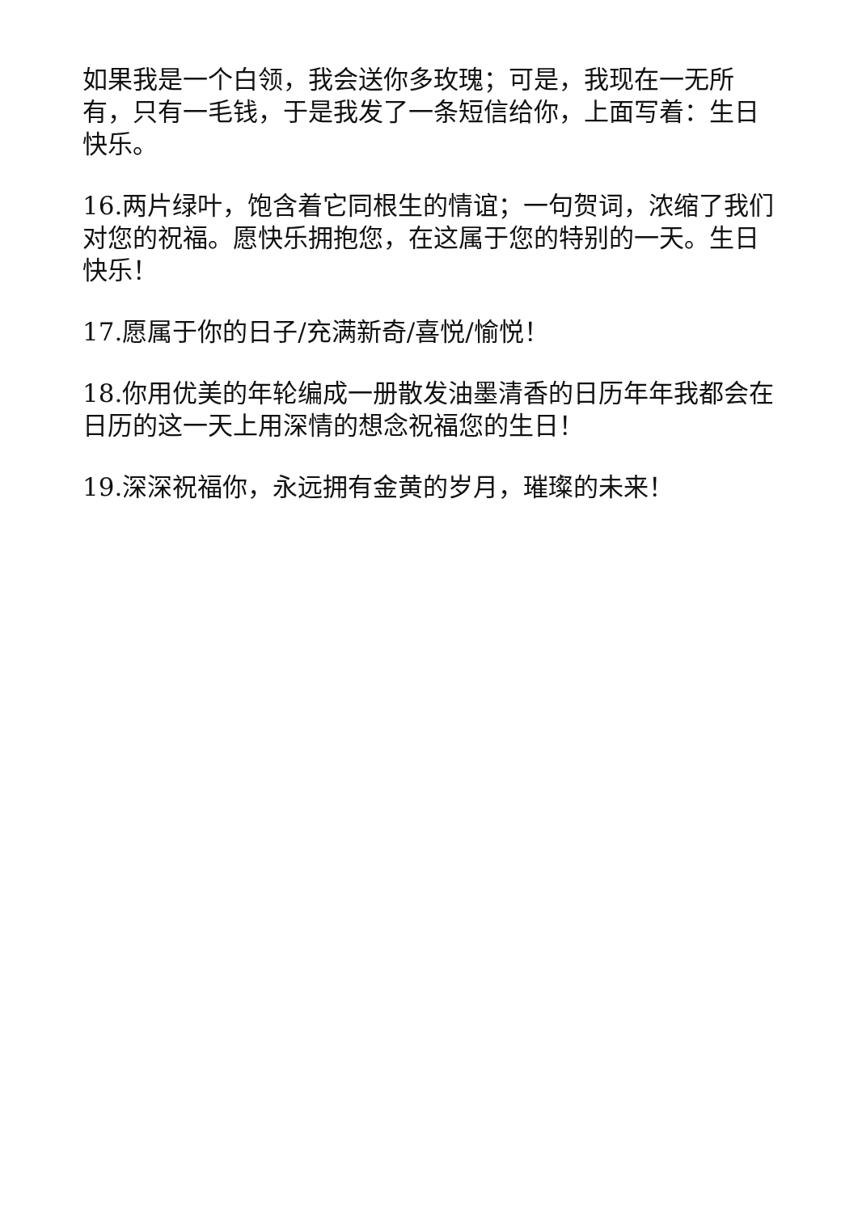如果我是一个白领，我会送你多玫瑰；可是，我现在一无所有，只有一毛钱，于是我发了一条短信给你，上面写着：生日快乐。
16.两片绿叶，饱含着它同根生的情谊；一句贺词，浓缩了我们对您的祝福。愿快乐拥抱您，在这属于您的特别的一天。生日快乐！
17.愿属于你的日子/充满新奇/喜悦/愉悦！
18.你用优美的年轮编成一册散发油墨清香的日历年年我都会在日历的这一天上用深情的想念祝福您的生日！
19.深深祝福你，永远拥有金黄的岁月，璀璨的未来！